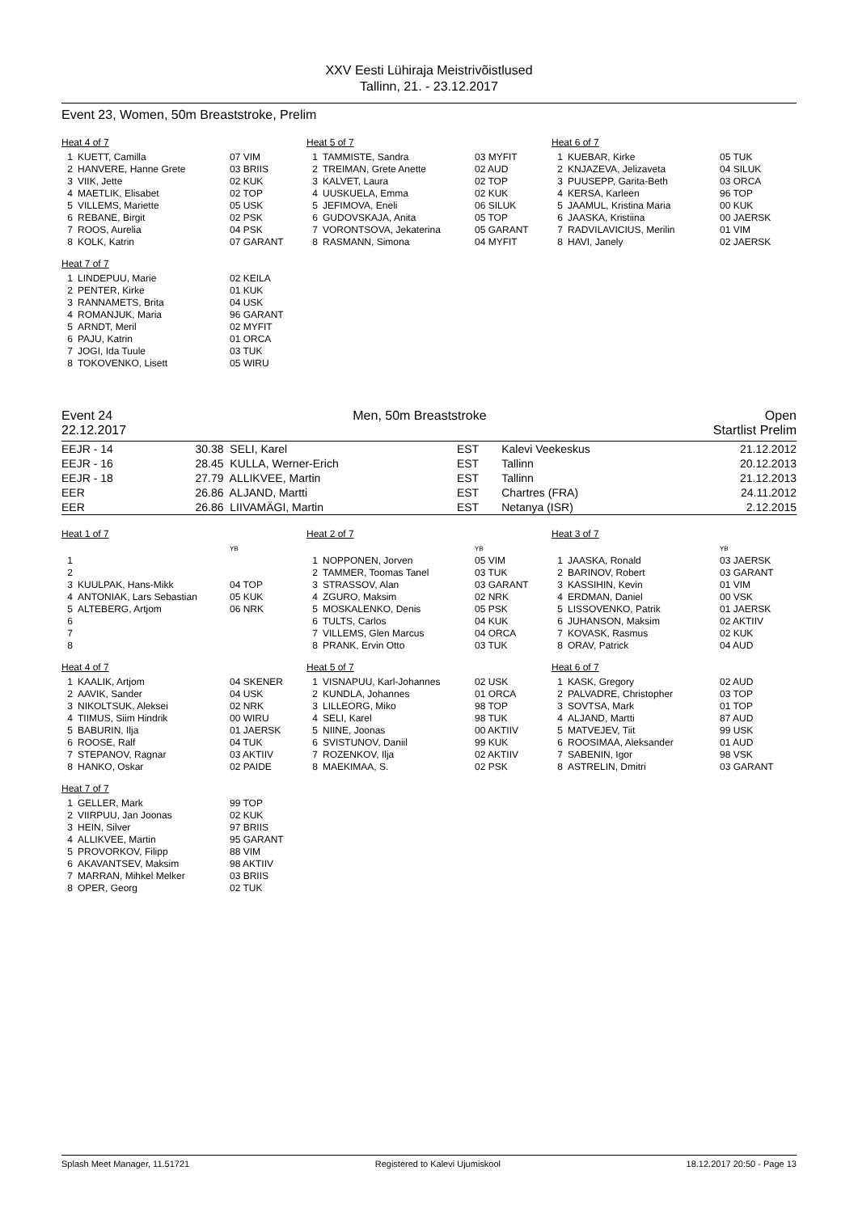XXV Eesti Lühiraja Meistrivõistlused
Tallinn, 21. - 23.12.2017
Event 23, Women, 50m Breaststroke, Prelim
Heat 4 of 7
| 1 | KUETT, Camilla | 07 VIM |
| 2 | HANVERE, Hanne Grete | 03 BRIIS |
| 3 | VIIK, Jette | 02 KUK |
| 4 | MAETLIK, Elisabet | 02 TOP |
| 5 | VILLEMS, Mariette | 05 USK |
| 6 | REBANE, Birgit | 02 PSK |
| 7 | ROOS, Aurelia | 04 PSK |
| 8 | KOLK, Katrin | 07 GARANT |
Heat 5 of 7
| 1 | TAMMISTE, Sandra | 03 MYFIT |
| 2 | TREIMAN, Grete Anette | 02 AUD |
| 3 | KALVET, Laura | 02 TOP |
| 4 | UUSKUELA, Emma | 02 KUK |
| 5 | JEFIMOVA, Eneli | 06 SILUK |
| 6 | GUDOVSKAJA, Anita | 05 TOP |
| 7 | VORONTSOVA, Jekaterina | 05 GARANT |
| 8 | RASMANN, Simona | 04 MYFIT |
Heat 6 of 7
| 1 | KUEBAR, Kirke | 05 TUK |
| 2 | KNJAZEVA, Jelizaveta | 04 SILUK |
| 3 | PUUSEPP, Garita-Beth | 03 ORCA |
| 4 | KERSA, Karleen | 96 TOP |
| 5 | JAAMUL, Kristina Maria | 00 KUK |
| 6 | JAASKA, Kristiina | 00 JAERSK |
| 7 | RADVILAVICIUS, Merilin | 01 VIM |
| 8 | HAVI, Janely | 02 JAERSK |
Heat 7 of 7
| 1 | LINDEPUU, Marie | 02 KEILA |
| 2 | PENTER, Kirke | 01 KUK |
| 3 | RANNAMETS, Brita | 04 USK |
| 4 | ROMANJUK, Maria | 96 GARANT |
| 5 | ARNDT, Meril | 02 MYFIT |
| 6 | PAJU, Katrin | 01 ORCA |
| 7 | JOGI, Ida Tuule | 03 TUK |
| 8 | TOKOVENKO, Lisett | 05 WIRU |
Event 24
22.12.2017 Men, 50m Breaststroke Open
Startlist Prelim
| EEJR - 14 | 30.38 | SELI, Karel | EST | Kalevi Veekeskus | 21.12.2012 |
| EEJR - 16 | 28.45 | KULLA, Werner-Erich | EST | Tallinn | 20.12.2013 |
| EEJR - 18 | 27.79 | ALLIKVEE, Martin | EST | Tallinn | 21.12.2013 |
| EER | 26.86 | ALJAND, Martti | EST | Chartres (FRA) | 24.11.2012 |
| EER | 26.86 | LIIVAMÄGI, Martin | EST | Netanya (ISR) | 2.12.2015 |
Heat 1 of 7
| | | YB |
| 1 | | |
| 2 | | |
| 3 | KUULPAK, Hans-Mikk | 04 TOP |
| 4 | ANTONIAK, Lars Sebastian | 05 KUK |
| 5 | ALTEBERG, Artjom | 06 NRK |
| 6 | | |
| 7 | | |
| 8 | | |
Heat 2 of 7
| | | YB |
| 1 | NOPPONEN, Jorven | 05 VIM |
| 2 | TAMMER, Toomas Tanel | 03 TUK |
| 3 | STRASSOV, Alan | 03 GARANT |
| 4 | ZGURO, Maksim | 02 NRK |
| 5 | MOSKALENKO, Denis | 05 PSK |
| 6 | TULTS, Carlos | 04 KUK |
| 7 | VILLEMS, Glen Marcus | 04 ORCA |
| 8 | PRANK, Ervin Otto | 03 TUK |
Heat 3 of 7
| | | YB |
| 1 | JAASKA, Ronald | 03 JAERSK |
| 2 | BARINOV, Robert | 03 GARANT |
| 3 | KASSIHIN, Kevin | 01 VIM |
| 4 | ERDMAN, Daniel | 00 VSK |
| 5 | LISSOVENKO, Patrik | 01 JAERSK |
| 6 | JUHANSON, Maksim | 02 AKTIIV |
| 7 | KOVASK, Rasmus | 02 KUK |
| 8 | ORAV, Patrick | 04 AUD |
Heat 4 of 7
| 1 | KAALIK, Artjom | 04 SKENER |
| 2 | AAVIK, Sander | 04 USK |
| 3 | NIKOLTSUK, Aleksei | 02 NRK |
| 4 | TIIMUS, Siim Hindrik | 00 WIRU |
| 5 | BABURIN, Ilja | 01 JAERSK |
| 6 | ROOSE, Ralf | 04 TUK |
| 7 | STEPANOV, Ragnar | 03 AKTIIV |
| 8 | HANKO, Oskar | 02 PAIDE |
Heat 5 of 7
| 1 | VISNAPUU, Karl-Johannes | 02 USK |
| 2 | KUNDLA, Johannes | 01 ORCA |
| 3 | LILLEORG, Miko | 98 TOP |
| 4 | SELI, Karel | 98 TUK |
| 5 | NIINE, Joonas | 00 AKTIIV |
| 6 | SVISTUNOV, Daniil | 99 KUK |
| 7 | ROZENKOV, Ilja | 02 AKTIIV |
| 8 | MAEKIMAA, S. | 02 PSK |
Heat 6 of 7
| 1 | KASK, Gregory | 02 AUD |
| 2 | PALVADRE, Christopher | 03 TOP |
| 3 | SOVTSA, Mark | 01 TOP |
| 4 | ALJAND, Martti | 87 AUD |
| 5 | MATVEJEV, Tiit | 99 USK |
| 6 | ROOSIMAA, Aleksander | 01 AUD |
| 7 | SABENIN, Igor | 98 VSK |
| 8 | ASTRELIN, Dmitri | 03 GARANT |
Heat 7 of 7
| 1 | GELLER, Mark | 99 TOP |
| 2 | VIIRPUU, Jan Joonas | 02 KUK |
| 3 | HEIN, Silver | 97 BRIIS |
| 4 | ALLIKVEE, Martin | 95 GARANT |
| 5 | PROVORKOV, Filipp | 88 VIM |
| 6 | AKAVANTSEV, Maksim | 98 AKTIIV |
| 7 | MARRAN, Mihkel Melker | 03 BRIIS |
| 8 | OPER, Georg | 02 TUK |
Splash Meet Manager, 11.51721 Registered to Kalevi Ujumiskool 18.12.2017 20:50 - Page 13